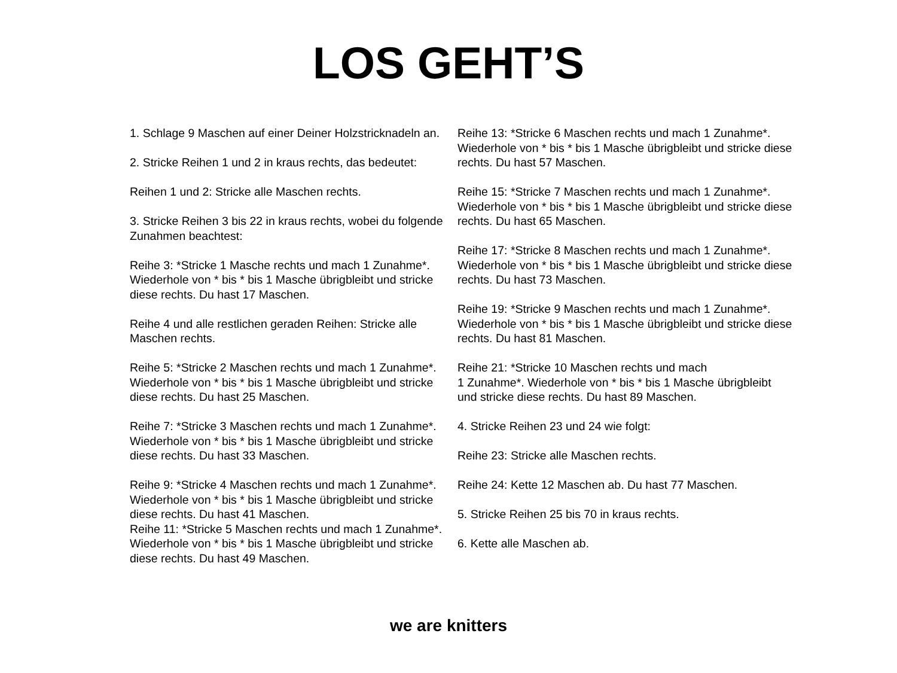LOS GEHT’S
1. Schlage 9 Maschen auf einer Deiner Holzstricknadeln an.
2. Stricke Reihen 1 und 2 in kraus rechts, das bedeutet:
Reihen 1 und 2: Stricke alle Maschen rechts.
3. Stricke Reihen 3 bis 22 in kraus rechts, wobei du folgende Zunahmen beachtest:
Reihe 3: *Stricke 1 Masche rechts und mach 1 Zunahme*. Wiederhole von * bis * bis 1 Masche übrigbleibt und stricke diese rechts. Du hast 17 Maschen.
Reihe 4 und alle restlichen geraden Reihen: Stricke alle Maschen rechts.
Reihe 5: *Stricke 2 Maschen rechts und mach 1 Zunahme*. Wiederhole von * bis * bis 1 Masche übrigbleibt und stricke diese rechts. Du hast 25 Maschen.
Reihe 7: *Stricke 3 Maschen rechts und mach 1 Zunahme*. Wiederhole von * bis * bis 1 Masche übrigbleibt und stricke diese rechts. Du hast 33 Maschen.
Reihe 9: *Stricke 4 Maschen rechts und mach 1 Zunahme*. Wiederhole von * bis * bis 1 Masche übrigbleibt und stricke diese rechts. Du hast 41 Maschen.
Reihe 11: *Stricke 5 Maschen rechts und mach 1 Zunahme*. Wiederhole von * bis * bis 1 Masche übrigbleibt und stricke diese rechts. Du hast 49 Maschen.
Reihe 13: *Stricke 6 Maschen rechts und mach 1 Zunahme*. Wiederhole von * bis * bis 1 Masche übrigbleibt und stricke diese rechts. Du hast 57 Maschen.
Reihe 15: *Stricke 7 Maschen rechts und mach 1 Zunahme*. Wiederhole von * bis * bis 1 Masche übrigbleibt und stricke diese rechts. Du hast 65 Maschen.
Reihe 17: *Stricke 8 Maschen rechts und mach 1 Zunahme*. Wiederhole von * bis * bis 1 Masche übrigbleibt und stricke diese rechts. Du hast 73 Maschen.
Reihe 19: *Stricke 9 Maschen rechts und mach 1 Zunahme*. Wiederhole von * bis * bis 1 Masche übrigbleibt und stricke diese rechts. Du hast 81 Maschen.
Reihe 21: *Stricke 10 Maschen rechts und mach
1 Zunahme*. Wiederhole von * bis * bis 1 Masche übrigbleibt und stricke diese rechts. Du hast 89 Maschen.
4. Stricke Reihen 23 und 24 wie folgt:
Reihe 23: Stricke alle Maschen rechts.
Reihe 24: Kette 12 Maschen ab. Du hast 77 Maschen.
5. Stricke Reihen 25 bis 70 in kraus rechts.
6. Kette alle Maschen ab.
we are knitters